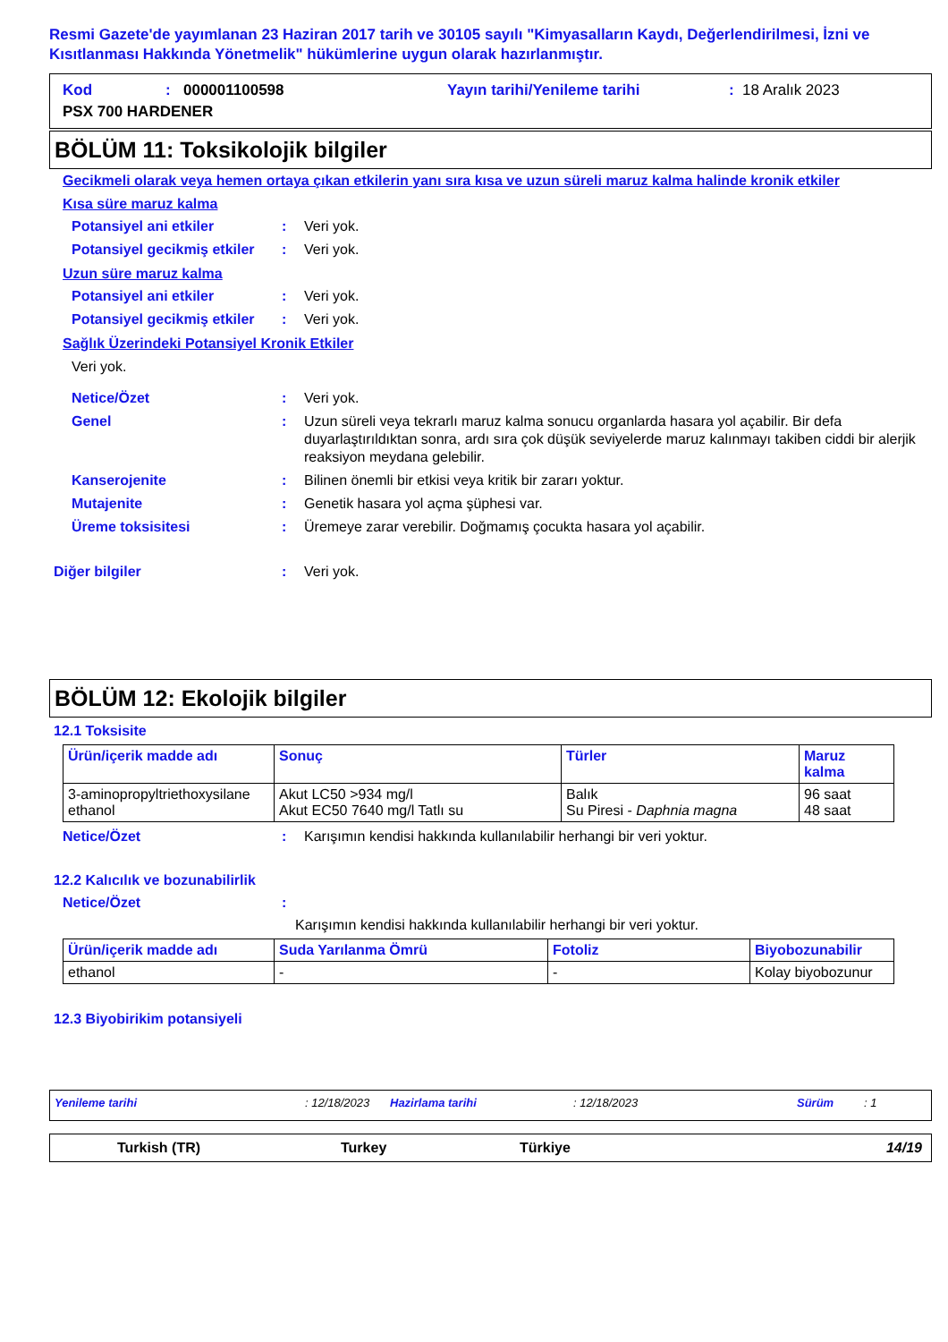Resmi Gazete'de yayımlanan 23 Haziran 2017 tarih ve 30105 sayılı "Kimyasalların Kaydı, Değerlendirilmesi, İzni ve Kısıtlanması Hakkında Yönetmelik" hükümlerine uygun olarak hazırlanmıştır.
Kod: 000001100598 Yayın tarihi/Yenileme tarihi: 18 Aralık 2023
PSX 700 HARDENER
BÖLÜM 11: Toksikolojik bilgiler
Gecikmeli olarak veya hemen ortaya çıkan etkilerin yanı sıra kısa ve uzun süreli maruz kalma halinde kronik etkiler
Kısa süre maruz kalma
Potansiyel ani etkiler: Veri yok.
Potansiyel gecikmiş etkiler: Veri yok.
Uzun süre maruz kalma
Potansiyel ani etkiler: Veri yok.
Potansiyel gecikmiş etkiler: Veri yok.
Sağlık Üzerindeki Potansiyel Kronik Etkiler
Veri yok.
Netice/Özet: Veri yok.
Genel: Uzun süreli veya tekrarlı maruz kalma sonucu organlarda hasara yol açabilir. Bir defa duyarlaştırıldıktan sonra, ardı sıra çok düşük seviyelerde maruz kalınmayı takiben ciddi bir alerjik reaksiyon meydana gelebilir.
Kanserojenite: Bilinen önemli bir etkisi veya kritik bir zararı yoktur.
Mutajenite: Genetik hasara yol açma şüphesi var.
Üreme toksisitesi: Üremeye zarar verebilir. Doğmamış çocukta hasara yol açabilir.
Diğer bilgiler: Veri yok.
BÖLÜM 12: Ekolojik bilgiler
12.1 Toksisite
| Ürün/içerik madde adı | Sonuç | Türler | Maruz kalma |
| --- | --- | --- | --- |
| 3-aminopropyltriethoxysilane ethanol | Akut LC50 >934 mg/l Akut EC50 7640 mg/l Tatlı su | Balık Su Piresi - Daphnia magna | 96 saat 48 saat |
Netice/Özet: Karışımın kendisi hakkında kullanılabilir herhangi bir veri yoktur.
12.2 Kalıcılık ve bozunabilirlik
Netice/Özet:
Karışımın kendisi hakkında kullanılabilir herhangi bir veri yoktur.
| Ürün/içerik madde adı | Suda Yarılanma Ömrü | Fotoliz | Biyobozunabilir |
| --- | --- | --- | --- |
| ethanol | - | - | Kolay biyobozunur |
12.3 Biyobirikim potansiyeli
Yenileme tarihi: 12/18/2023 Hazirlama tarihi: 12/18/2023 Sürüm: 1
Turkish (TR) Turkey Türkiye 14/19